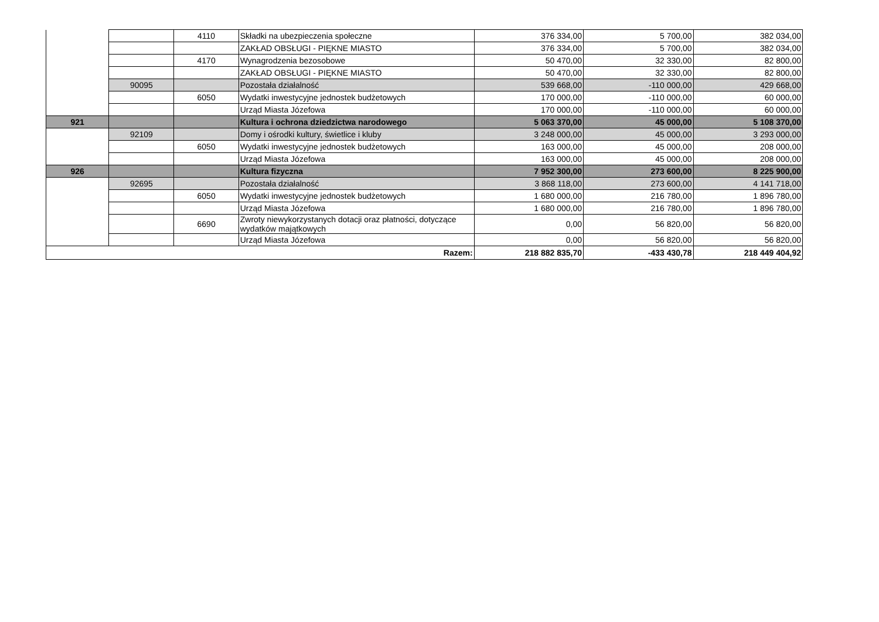| | | 4110 | Składki na ubezpieczenia społeczne | 376 334,00 | 5 700,00 | 382 034,00 |
| | | | ZAKŁAD OBSŁUGI - PIĘKNE MIASTO | 376 334,00 | 5 700,00 | 382 034,00 |
| | | 4170 | Wynagrodzenia bezosobowe | 50 470,00 | 32 330,00 | 82 800,00 |
| | | | ZAKŁAD OBSŁUGI - PIĘKNE MIASTO | 50 470,00 | 32 330,00 | 82 800,00 |
| | 90095 | | Pozostała działalność | 539 668,00 | -110 000,00 | 429 668,00 |
| | | 6050 | Wydatki inwestycyjne jednostek budżetowych | 170 000,00 | -110 000,00 | 60 000,00 |
| | | | Urząd Miasta Józefowa | 170 000,00 | -110 000,00 | 60 000,00 |
| 921 | | | Kultura i ochrona dziedzictwa narodowego | 5 063 370,00 | 45 000,00 | 5 108 370,00 |
| | 92109 | | Domy i ośrodki kultury, świetlice i kluby | 3 248 000,00 | 45 000,00 | 3 293 000,00 |
| | | 6050 | Wydatki inwestycyjne jednostek budżetowych | 163 000,00 | 45 000,00 | 208 000,00 |
| | | | Urząd Miasta Józefowa | 163 000,00 | 45 000,00 | 208 000,00 |
| 926 | | | Kultura fizyczna | 7 952 300,00 | 273 600,00 | 8 225 900,00 |
| | 92695 | | Pozostała działalność | 3 868 118,00 | 273 600,00 | 4 141 718,00 |
| | | 6050 | Wydatki inwestycyjne jednostek budżetowych | 1 680 000,00 | 216 780,00 | 1 896 780,00 |
| | | | Urząd Miasta Józefowa | 1 680 000,00 | 216 780,00 | 1 896 780,00 |
| | | 6690 | Zwroty niewykorzystanych dotacji oraz płatności, dotyczące wydatków majątkowych | 0,00 | 56 820,00 | 56 820,00 |
| | | | Urząd Miasta Józefowa | 0,00 | 56 820,00 | 56 820,00 |
| Razem: | | | | 218 882 835,70 | -433 430,78 | 218 449 404,92 |